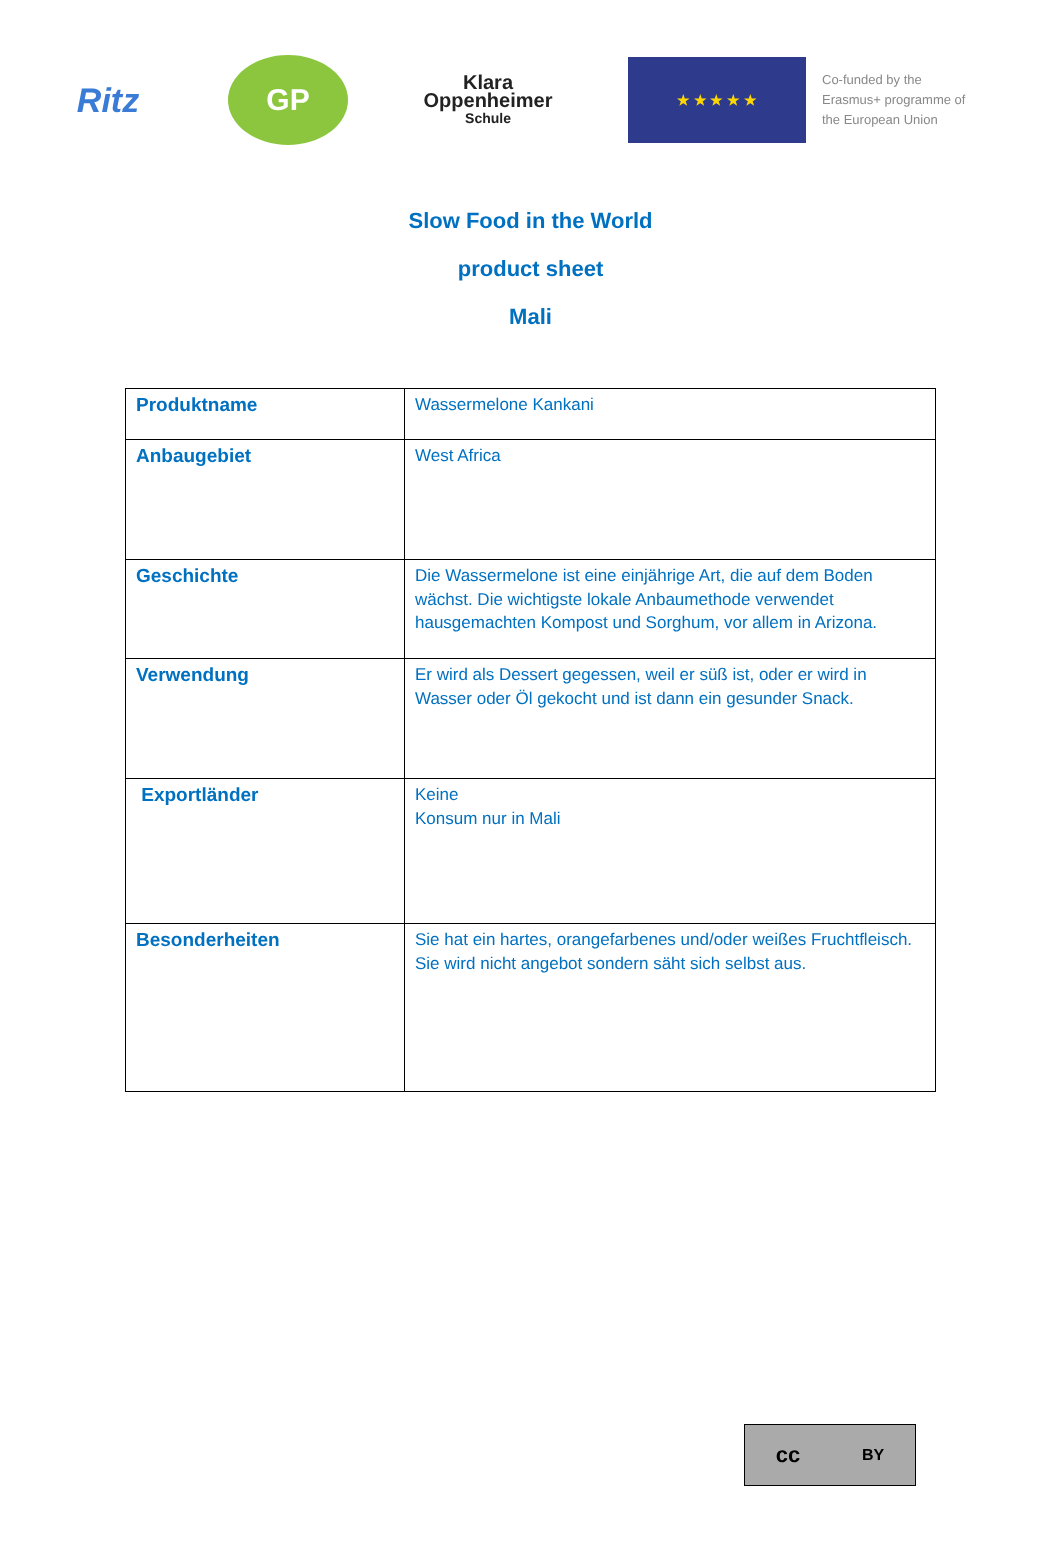Ritz
GP
Klara
Oppenheimer
Schule
★ ★ ★ ★ ★
Co-funded by the
Erasmus+ programme of
the European Union
Slow Food in the World
product sheet
Mali
| Produktname | Wassermelone Kankani |
| Anbaugebiet | West Africa |
| Geschichte | Die Wassermelone ist eine einjährige Art, die auf dem Boden wächst. Die wichtigste lokale Anbaumethode verwendet hausgemachten Kompost und Sorghum, vor allem in Arizona. |
| Verwendung | Er wird als Dessert gegessen, weil er süß ist, oder er wird in Wasser oder Öl gekocht und ist dann ein gesunder Snack. |
| Exportländer | Keine Konsum nur in Mali |
| Besonderheiten | Sie hat ein hartes, orangefarbenes und/oder weißes Fruchtfleisch. Sie wird nicht angebot sondern säht sich selbst aus. |
cc BY